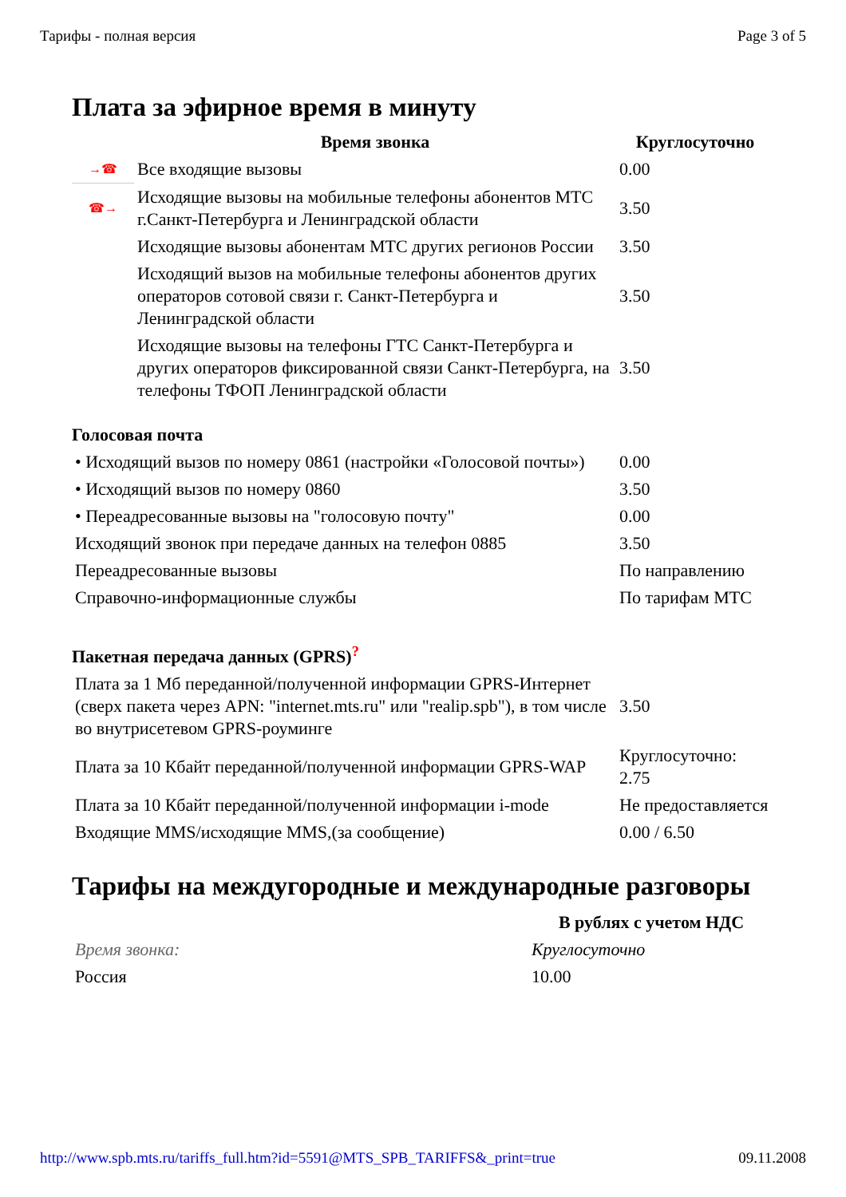Тарифы - полная версия Page 3 of 5
Плата за эфирное время в минуту
| | Время звонка | Круглосуточно |
| --- | --- | --- |
| →☎ | Все входящие вызовы | 0.00 |
| ☎→ | Исходящие вызовы на мобильные телефоны абонентов МТС г.Санкт-Петербурга и Ленинградской области | 3.50 |
| | Исходящие вызовы абонентам МТС других регионов России | 3.50 |
| | Исходящий вызов на мобильные телефоны абонентов других операторов сотовой связи г. Санкт-Петербурга и Ленинградской области | 3.50 |
| | Исходящие вызовы на телефоны ГТС Санкт-Петербурга и других операторов фиксированной связи Санкт-Петербурга, на телефоны ТФОП Ленинградской области | 3.50 |
Голосовая почта
| • Исходящий вызов по номеру 0861 (настройки «Голосовой почты») | 0.00 |
| • Исходящий вызов по номеру 0860 | 3.50 |
| • Переадресованные вызовы на "голосовую почту" | 0.00 |
| Исходящий звонок при передаче данных на телефон 0885 | 3.50 |
| Переадресованные вызовы | По направлению |
| Справочно-информационные службы | По тарифам МТС |
Пакетная передача данных (GPRS)<sup>?</sup>
| Плата за 1 Мб переданной/полученной информации GPRS-Интернет (сверх пакета через APN: "internet.mts.ru" или "realip.spb"), в том числе во внутрисетевом GPRS-роуминге | 3.50 |
| Плата за 10 Кбайт переданной/полученной информации GPRS-WAP | Круглосуточно: 2.75 |
| Плата за 10 Кбайт переданной/полученной информации i-mode | Не предоставляется |
| Входящие MMS/исходящие MMS,(за сообщение) | 0.00 / 6.50 |
Тарифы на междугородные и международные разговоры
| | В рублях с учетом НДС |
| Время звонка: | Круглосуточно |
| Россия | 10.00 |
http://www.spb.mts.ru/tariffs_full.htm?id=5591@MTS_SPB_TARIFFS&_print=true 09.11.2008